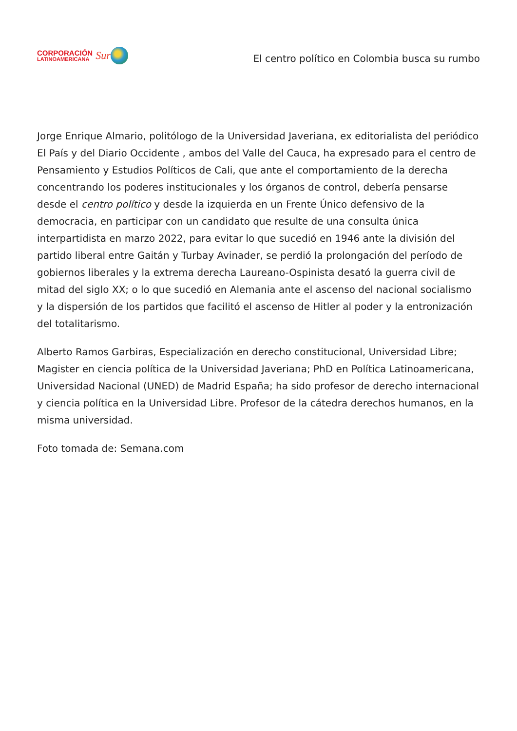CORPORACIÓN
LATINOAMERICANA
Sur
El centro político en Colombia busca su rumbo
Jorge Enrique Almario, politólogo de la Universidad Javeriana, ex editorialista del periódico El País y del Diario Occidente , ambos del Valle del Cauca, ha expresado para el centro de Pensamiento y Estudios Políticos de Cali, que ante el comportamiento de la derecha concentrando los poderes institucionales y los órganos de control, debería pensarse desde el centro político y desde la izquierda en un Frente Único defensivo de la democracia, en participar con un candidato que resulte de una consulta única interpartidista en marzo 2022, para evitar lo que sucedió en 1946 ante la división del partido liberal entre Gaitán y Turbay Avinader, se perdió la prolongación del período de gobiernos liberales y la extrema derecha Laureano-Ospinista desató la guerra civil de mitad del siglo XX; o lo que sucedió en Alemania ante el ascenso del nacional socialismo y la dispersión de los partidos que facilitó el ascenso de Hitler al poder y la entronización del totalitarismo.
Alberto Ramos Garbiras, Especialización en derecho constitucional, Universidad Libre; Magister en ciencia política de la Universidad Javeriana; PhD en Política Latinoamericana, Universidad Nacional (UNED) de Madrid España; ha sido profesor de derecho internacional y ciencia política en la Universidad Libre. Profesor de la cátedra derechos humanos, en la misma universidad.
Foto tomada de: Semana.com